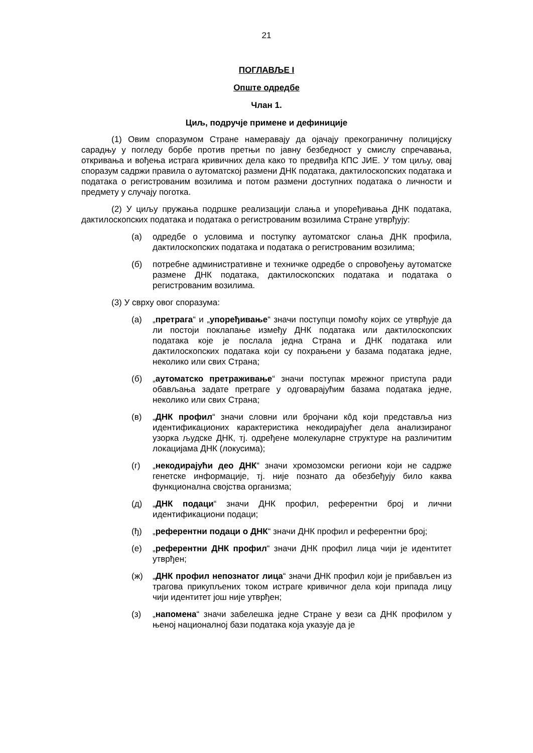21
ПОГЛАВЉЕ I
Опште одредбе
Члан 1.
Циљ, подручје примене и дефиниције
(1) Овим споразумом Стране намеравају да ојачају прекограничну полицијску сарадњу у погледу борбе против претњи по јавну безбедност у смислу спречавања, откривања и вођења истрага кривичних дела како то предвиђа КПС ЈИЕ. У том циљу, овај споразум садржи правила о аутоматској размени ДНК података, дактилоскопских података и података о регистрованим возилима и потом размени доступних података о личности и предмету у случају поготка.
(2) У циљу пружања подршке реализацији слања и упоређивања ДНК података, дактилоскопских података и података о регистрованим возилима Стране утврђују:
(а) одредбе о условима и поступку аутоматског слања ДНК профила, дактилоскопских података и података о регистрованим возилима;
(б) потребне административне и техничке одредбе о спровођењу аутоматске размене ДНК података, дактилоскопских података и података о регистрованим возилима.
(3) У сврху овог споразума:
(а) „претрага“ и „упоређивање“ значи поступци помоћу којих се утврђује да ли постоји поклапање између ДНК података или дактилоскопских података које је послала једна Страна и ДНК података или дактилоскопских података који су похрањени у базама података једне, неколико или свих Страна;
(б) „аутоматско претраживање“ значи поступак мрежног приступа ради обављања задате претраге у одговарајућим базама података једне, неколико или свих Страна;
(в) „ДНК профил“ значи словни или бројчани кôд који представља низ идентификационих карактеристика некодирајућег дела анализираног узорка људске ДНК, тј. одређене молекуларне структуре на различитим локацијама ДНК (локусима);
(г) „некодирајући део ДНК“ значи хромозомски региони који не садрже генетске информације, тј. није познато да обезбеђују било каква функционална својства организма;
(д) „ДНК подаци“ значи ДНК профил, референтни број и лични идентификациони подаци;
(ђ) „референтни подаци о ДНК“ значи ДНК профил и референтни број;
(е) „референтни ДНК профил“ значи ДНК профил лица чији је идентитет утврђен;
(ж) „ДНК профил непознатог лица“ значи ДНК профил који је прибављен из трагова прикупљених током истраге кривичног дела који припада лицу чији идентитет још није утврђен;
(з) „напомена“ значи забелешка једне Стране у вези са ДНК профилом у њеној националној бази података која указује да је